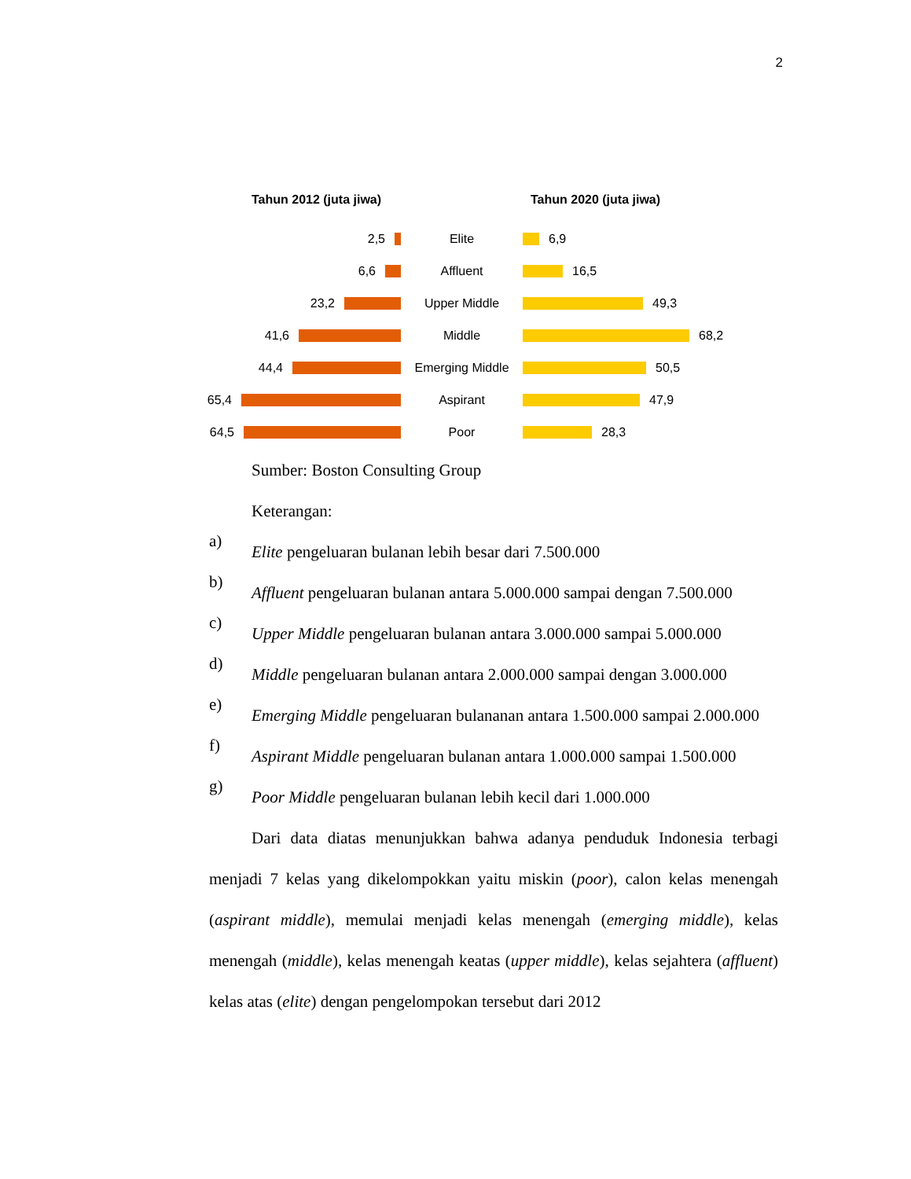2
Tahun 2012 (juta jiwa) Tahun 2020 (juta jiwa)
2,5 Elite 6,9
6,6 Affluent 16,5
23,2 Upper Middle 49,3
41,6 Middle 68,2
44,4 Emerging Middle 50,5
65,4 Aspirant 47,9
64,5 Poor 28,3
Sumber: Boston Consulting Group
Keterangan:
a)
Elite pengeluaran bulanan lebih besar dari 7.500.000
b)
Affluent pengeluaran bulanan antara 5.000.000 sampai dengan 7.500.000
c)
Upper Middle pengeluaran bulanan antara 3.000.000 sampai 5.000.000
d)
Middle pengeluaran bulanan antara 2.000.000 sampai dengan 3.000.000
e)
Emerging Middle pengeluaran bulananan antara 1.500.000 sampai 2.000.000
f)
Aspirant Middle pengeluaran bulanan antara 1.000.000 sampai 1.500.000
g)
Poor Middle pengeluaran bulanan lebih kecil dari 1.000.000
Dari data diatas menunjukkan bahwa adanya penduduk Indonesia terbagi menjadi 7 kelas yang dikelompokkan yaitu miskin (poor), calon kelas menengah (aspirant middle), memulai menjadi kelas menengah (emerging middle), kelas menengah (middle), kelas menengah keatas (upper middle), kelas sejahtera (affluent) kelas atas (elite) dengan pengelompokan tersebut dari 2012